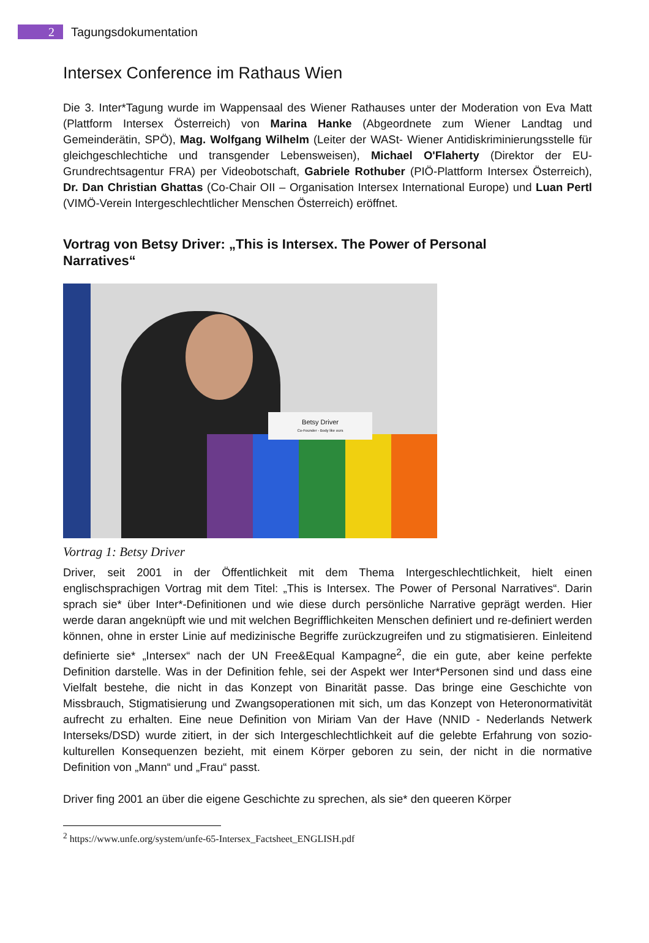2
Tagungsdokumentation
Intersex Conference im Rathaus Wien
Die 3. Inter*Tagung wurde im Wappensaal des Wiener Rathauses unter der Moderation von Eva Matt (Plattform Intersex Österreich) von Marina Hanke (Abgeordnete zum Wiener Landtag und Gemeinderätin, SPÖ), Mag. Wolfgang Wilhelm (Leiter der WASt- Wiener Antidiskriminierungsstelle für gleichgeschlechtiche und transgender Lebensweisen), Michael O'Flaherty (Direktor der EU-Grundrechtsagentur FRA) per Videobotschaft, Gabriele Rothuber (PIÖ-Plattform Intersex Österreich), Dr. Dan Christian Ghattas (Co-Chair OII – Organisation Intersex International Europe) und Luan Pertl (VIMÖ-Verein Intergeschlechtlicher Menschen Österreich) eröffnet.
Vortrag von Betsy Driver: „This is Intersex. The Power of Personal Narratives“
Betsy Driver
Co-Founder - Body like ours
Vortrag 1: Betsy Driver
Driver, seit 2001 in der Öffentlichkeit mit dem Thema Intergeschlechtlichkeit, hielt einen englischsprachigen Vortrag mit dem Titel: „This is Intersex. The Power of Personal Narratives“. Darin sprach sie* über Inter*-Definitionen und wie diese durch persönliche Narrative geprägt werden. Hier werde daran angeknüpft wie und mit welchen Begrifflichkeiten Menschen definiert und re-definiert werden können, ohne in erster Linie auf medizinische Begriffe zurückzugreifen und zu stigmatisieren. Einleitend definierte sie* „Intersex“ nach der UN Free&Equal Kampagne<sup>2</sup>, die ein gute, aber keine perfekte Definition darstelle. Was in der Definition fehle, sei der Aspekt wer Inter*Personen sind und dass eine Vielfalt bestehe, die nicht in das Konzept von Binarität passe. Das bringe eine Geschichte von Missbrauch, Stigmatisierung und Zwangsoperationen mit sich, um das Konzept von Heteronormativität aufrecht zu erhalten. Eine neue Definition von Miriam Van der Have (NNID - Nederlands Netwerk Interseks/DSD) wurde zitiert, in der sich Intergeschlechtlichkeit auf die gelebte Erfahrung von sozio-kulturellen Konsequenzen bezieht, mit einem Körper geboren zu sein, der nicht in die normative Definition von „Mann“ und „Frau“ passt.
Driver fing 2001 an über die eigene Geschichte zu sprechen, als sie* den queeren Körper
<sup>2</sup> https://www.unfe.org/system/unfe-65-Intersex_Factsheet_ENGLISH.pdf